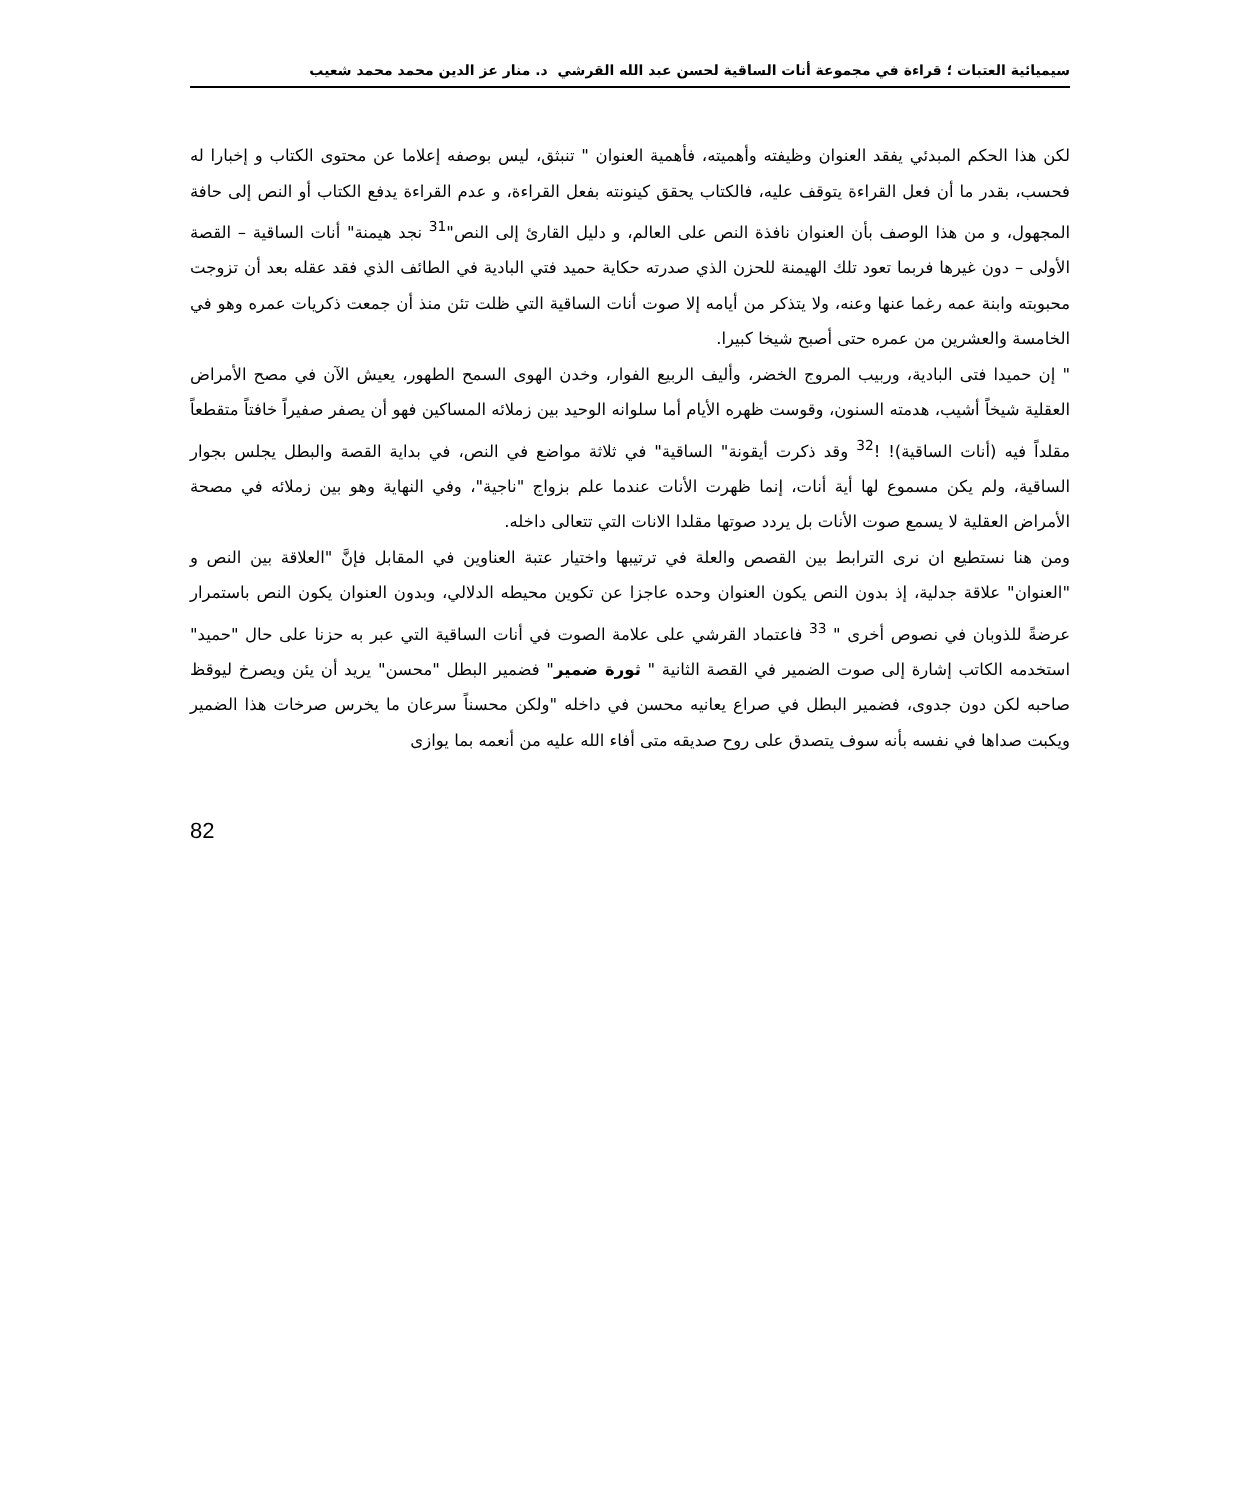سيميائية العتبات ؛ قراءة في مجموعة أنات الساقية لحسن عبد الله القرشي د. منار عز الدين محمد محمد شعيب
لكن هذا الحكم المبدئي يفقد العنوان وظيفته وأهميته، فأهمية العنوان " تنبثق، ليس بوصفه إعلاما عن محتوى الكتاب و إخبارا له فحسب، بقدر ما أن فعل القراءة يتوقف عليه، فالكتاب يحقق كينونته بفعل القراءة، و عدم القراءة يدفع الكتاب أو النص إلى حافة المجهول، و من هذا الوصف بأن العنوان نافذة النص على العالم، و دليل القارئ إلى النص"<sup>31</sup> نجد هيمنة" أنات الساقية – القصة الأولى – دون غيرها فربما تعود تلك الهيمنة للحزن الذي صدرته حكاية حميد فتي البادية في الطائف الذي فقد عقله بعد أن تزوجت محبوبته وابنة عمه رغما عنها وعنه، ولا يتذكر من أيامه إلا صوت أنات الساقية التي ظلت تئن منذ أن جمعت ذكريات عمره وهو في الخامسة والعشرين من عمره حتى أصبح شيخا كبيرا.
" إن حميدا فتى البادية، وربيب المروج الخضر، وأليف الربيع الفوار، وخدن الهوى السمح الطهور، يعيش الآن في مصح الأمراض العقلية شيخاً أشيب، هدمته السنون، وقوست ظهره الأيام أما سلوانه الوحيد بين زملائه المساكين فهو أن يصفر صفيراً خافتاً متقطعاً مقلداً فيه (أنات الساقية)! !<sup>32</sup> وقد ذكرت أيقونة" الساقية" في ثلاثة مواضع في النص، في بداية القصة والبطل يجلس بجوار الساقية، ولم يكن مسموع لها أية أنات، إنما ظهرت الأنات عندما علم بزواج "ناجية"، وفي النهاية وهو بين زملائه في مصحة الأمراض العقلية لا يسمع صوت الأنات بل يردد صوتها مقلدا الانات التي تتعالى داخله.
ومن هنا نستطيع ان نرى الترابط بين القصص والعلة في ترتيبها واختيار عتبة العناوين في المقابل فإنَّ "العلاقة بين النص و "العنوان" علاقة جدلية، إذ بدون النص يكون العنوان وحده عاجزا عن تكوين محيطه الدلالي، وبدون العنوان يكون النص باستمرار عرضةً للذوبان في نصوص أخرى " <sup>33</sup> فاعتماد القرشي على علامة الصوت في أنات الساقية التي عبر به حزنا على حال "حميد" استخدمه الكاتب إشارة إلى صوت الضمير في القصة الثانية " ثورة ضمير" فضمير البطل "محسن" يريد أن يئن ويصرخ ليوقظ صاحبه لكن دون جدوى، فضمير البطل في صراع يعانيه محسن في داخله "ولكن محسناً سرعان ما يخرس صرخات هذا الضمير ويكبت صداها في نفسه بأنه سوف يتصدق على روح صديقه متى أفاء الله عليه من أنعمه بما يوازى
82